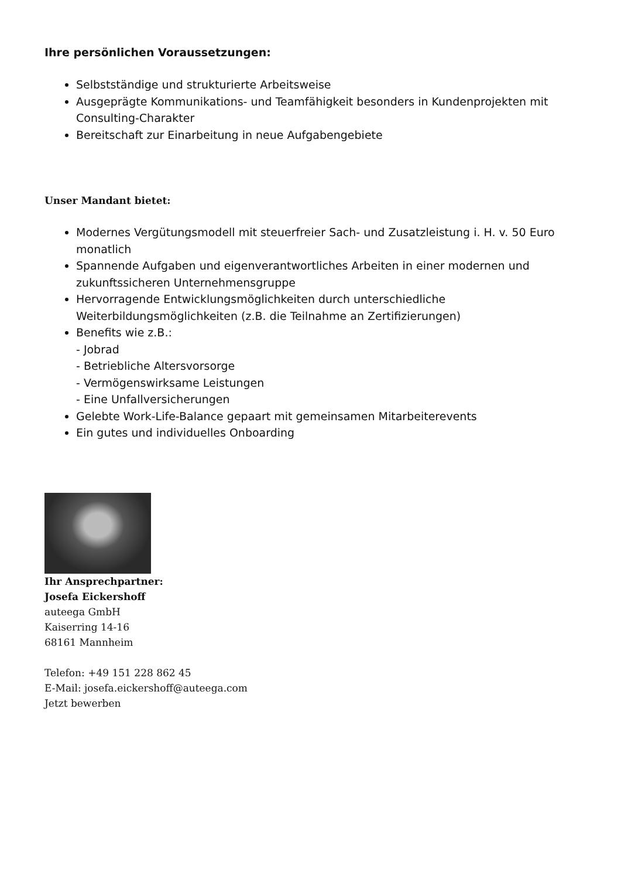Ihre persönlichen Voraussetzungen:
Selbstständige und strukturierte Arbeitsweise
Ausgeprägte Kommunikations- und Teamfähigkeit besonders in Kundenprojekten mit Consulting-Charakter
Bereitschaft zur Einarbeitung in neue Aufgabengebiete
Unser Mandant bietet:
Modernes Vergütungsmodell mit steuerfreier Sach- und Zusatzleistung i. H. v. 50 Euro monatlich
Spannende Aufgaben und eigenverantwortliches Arbeiten in einer modernen und zukunftssicheren Unternehmensgruppe
Hervorragende Entwicklungsmöglichkeiten durch unterschiedliche Weiterbildungsmöglichkeiten (z.B. die Teilnahme an Zertifizierungen)
Benefits wie z.B.:
- Jobrad
- Betriebliche Altersvorsorge
- Vermögenswirksame Leistungen
- Eine Unfallversicherungen
Gelebte Work-Life-Balance gepaart mit gemeinsamen Mitarbeiterevents
Ein gutes und individuelles Onboarding
Ihr Ansprechpartner:
Josefa Eickershoff
auteega GmbH
Kaiserring 14-16
68161 Mannheim
Telefon: +49 151 228 862 45
E-Mail: josefa.eickershoff@auteega.com
Jetzt bewerben